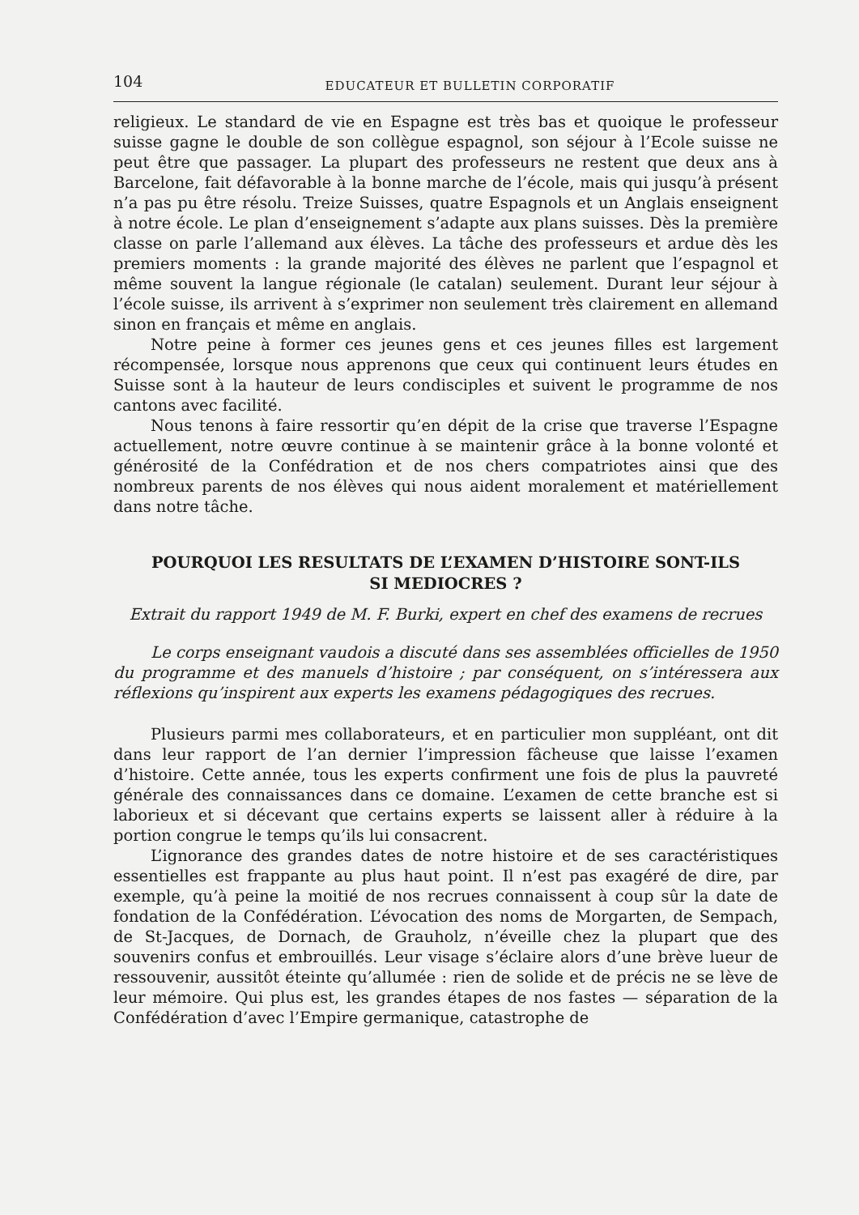104
EDUCATEUR ET BULLETIN CORPORATIF
religieux. Le standard de vie en Espagne est très bas et quoique le professeur suisse gagne le double de son collègue espagnol, son séjour à l’Ecole suisse ne peut être que passager. La plupart des professeurs ne restent que deux ans à Barcelone, fait défavorable à la bonne marche de l’école, mais qui jusqu’à présent n’a pas pu être résolu. Treize Suisses, quatre Espagnols et un Anglais enseignent à notre école. Le plan d’enseignement s’adapte aux plans suisses. Dès la première classe on parle l’allemand aux élèves. La tâche des professeurs et ardue dès les premiers moments : la grande majorité des élèves ne parlent que l’espagnol et même souvent la langue régionale (le catalan) seulement. Durant leur séjour à l’école suisse, ils arrivent à s’exprimer non seulement très clairement en allemand sinon en français et même en anglais.
Notre peine à former ces jeunes gens et ces jeunes filles est largement récompensée, lorsque nous apprenons que ceux qui continuent leurs études en Suisse sont à la hauteur de leurs condisciples et suivent le programme de nos cantons avec facilité.
Nous tenons à faire ressortir qu’en dépit de la crise que traverse l’Espagne actuellement, notre œuvre continue à se maintenir grâce à la bonne volonté et générosité de la Confédration et de nos chers compatriotes ainsi que des nombreux parents de nos élèves qui nous aident moralement et matériellement dans notre tâche.
POURQUOI LES RESULTATS DE L’EXAMEN D’HISTOIRE SONT-ILS SI MEDIOCRES ?
Extrait du rapport 1949 de M. F. Burki, expert en chef des examens de recrues
Le corps enseignant vaudois a discuté dans ses assemblées officielles de 1950 du programme et des manuels d’histoire ; par conséquent, on s’intéressera aux réflexions qu’inspirent aux experts les examens pédagogiques des recrues.
Plusieurs parmi mes collaborateurs, et en particulier mon suppléant, ont dit dans leur rapport de l’an dernier l’impression fâcheuse que laisse l’examen d’histoire. Cette année, tous les experts confirment une fois de plus la pauvreté générale des connaissances dans ce domaine. L’examen de cette branche est si laborieux et si décevant que certains experts se laissent aller à réduire à la portion congrue le temps qu’ils lui consacrent.
L’ignorance des grandes dates de notre histoire et de ses caractéristiques essentielles est frappante au plus haut point. Il n’est pas exagéré de dire, par exemple, qu’à peine la moitié de nos recrues connaissent à coup sûr la date de fondation de la Confédération. L’évocation des noms de Morgarten, de Sempach, de St-Jacques, de Dornach, de Grauholz, n’éveille chez la plupart que des souvenirs confus et embrouillés. Leur visage s’éclaire alors d’une brève lueur de ressouvenir, aussitôt éteinte qu’allumée : rien de solide et de précis ne se lève de leur mémoire. Qui plus est, les grandes étapes de nos fastes — séparation de la Confédération d’avec l’Empire germanique, catastrophe de